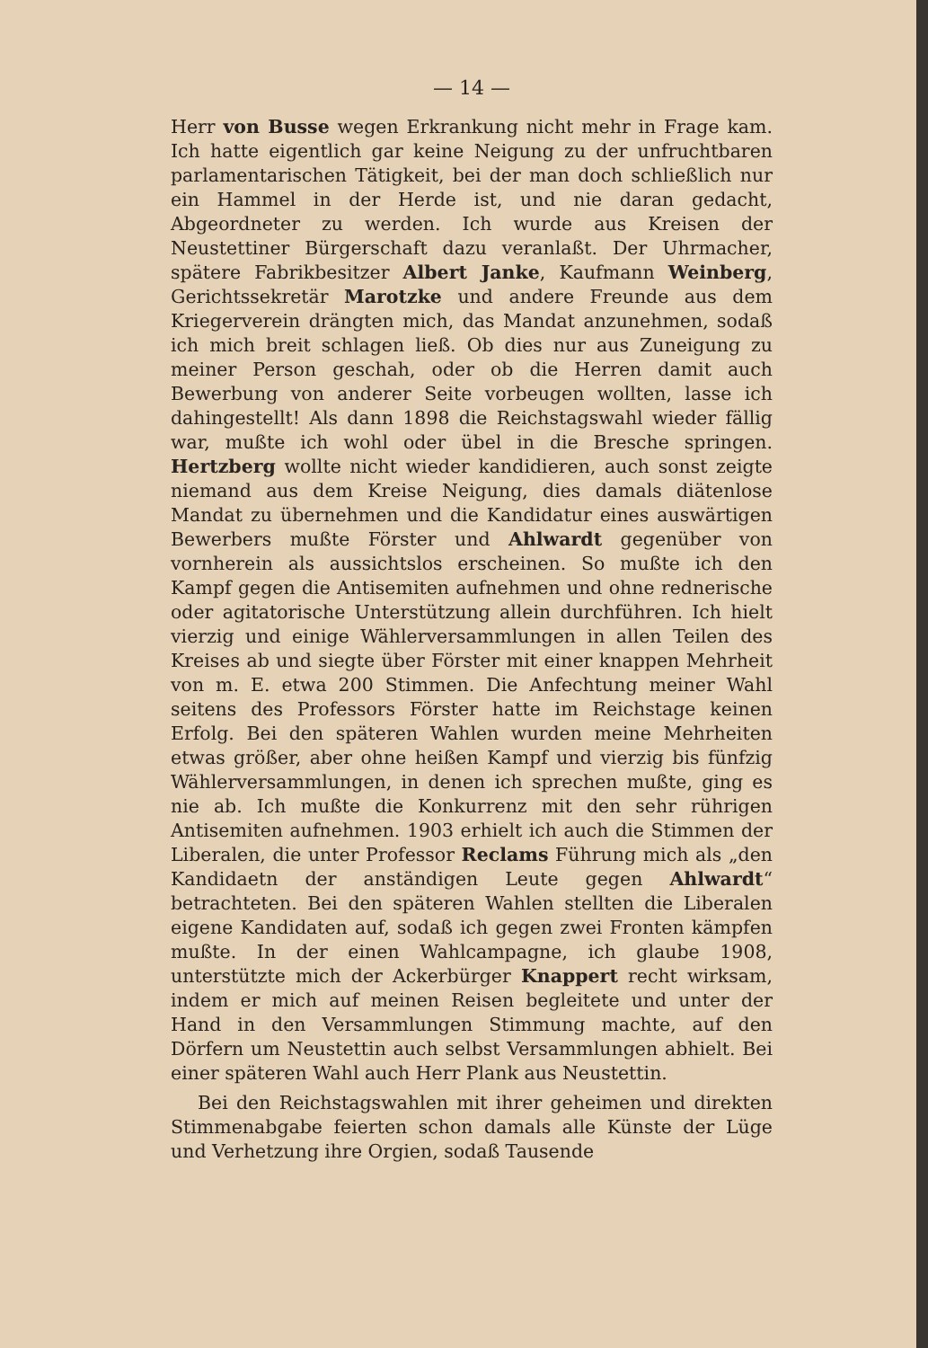— 14 —
Herr von Busse wegen Erkrankung nicht mehr in Frage kam. Ich hatte eigentlich gar keine Neigung zu der unfruchtbaren parlamentarischen Tätigkeit, bei der man doch schließlich nur ein Hammel in der Herde ist, und nie daran gedacht, Abgeordneter zu werden. Ich wurde aus Kreisen der Neustettiner Bürgerschaft dazu veranlaßt. Der Uhrmacher, spätere Fabrikbesitzer Albert Janke, Kaufmann Weinberg, Gerichtssekretär Marotzke und andere Freunde aus dem Kriegerverein drängten mich, das Mandat anzunehmen, sodaß ich mich breit schlagen ließ. Ob dies nur aus Zuneigung zu meiner Person geschah, oder ob die Herren damit auch Bewerbung von anderer Seite vorbeugen wollten, lasse ich dahingestellt! Als dann 1898 die Reichstagswahl wieder fällig war, mußte ich wohl oder übel in die Bresche springen. Hertzberg wollte nicht wieder kandidieren, auch sonst zeigte niemand aus dem Kreise Neigung, dies damals diätenlose Mandat zu übernehmen und die Kandidatur eines auswärtigen Bewerbers mußte Förster und Ahlwardt gegenüber von vornherein als aussichtslos erscheinen. So mußte ich den Kampf gegen die Antisemiten aufnehmen und ohne rednerische oder agitatorische Unterstützung allein durchführen. Ich hielt vierzig und einige Wählerversammlungen in allen Teilen des Kreises ab und siegte über Förster mit einer knappen Mehrheit von m. E. etwa 200 Stimmen. Die Anfechtung meiner Wahl seitens des Professors Förster hatte im Reichstage keinen Erfolg. Bei den späteren Wahlen wurden meine Mehrheiten etwas größer, aber ohne heißen Kampf und vierzig bis fünfzig Wählerversammlungen, in denen ich sprechen mußte, ging es nie ab. Ich mußte die Konkurrenz mit den sehr rührigen Antisemiten aufnehmen. 1903 erhielt ich auch die Stimmen der Liberalen, die unter Professor Reclams Führung mich als „den Kandidaetn der anständigen Leute gegen Ahlwardt“ betrachteten. Bei den späteren Wahlen stellten die Liberalen eigene Kandidaten auf, sodaß ich gegen zwei Fronten kämpfen mußte. In der einen Wahlcampagne, ich glaube 1908, unterstützte mich der Ackerbürger Knappert recht wirksam, indem er mich auf meinen Reisen begleitete und unter der Hand in den Versammlungen Stimmung machte, auf den Dörfern um Neustettin auch selbst Versammlungen abhielt. Bei einer späteren Wahl auch Herr Plank aus Neustettin.
Bei den Reichstagswahlen mit ihrer geheimen und direkten Stimmenabgabe feierten schon damals alle Künste der Lüge und Verhetzung ihre Orgien, sodaß Tausende